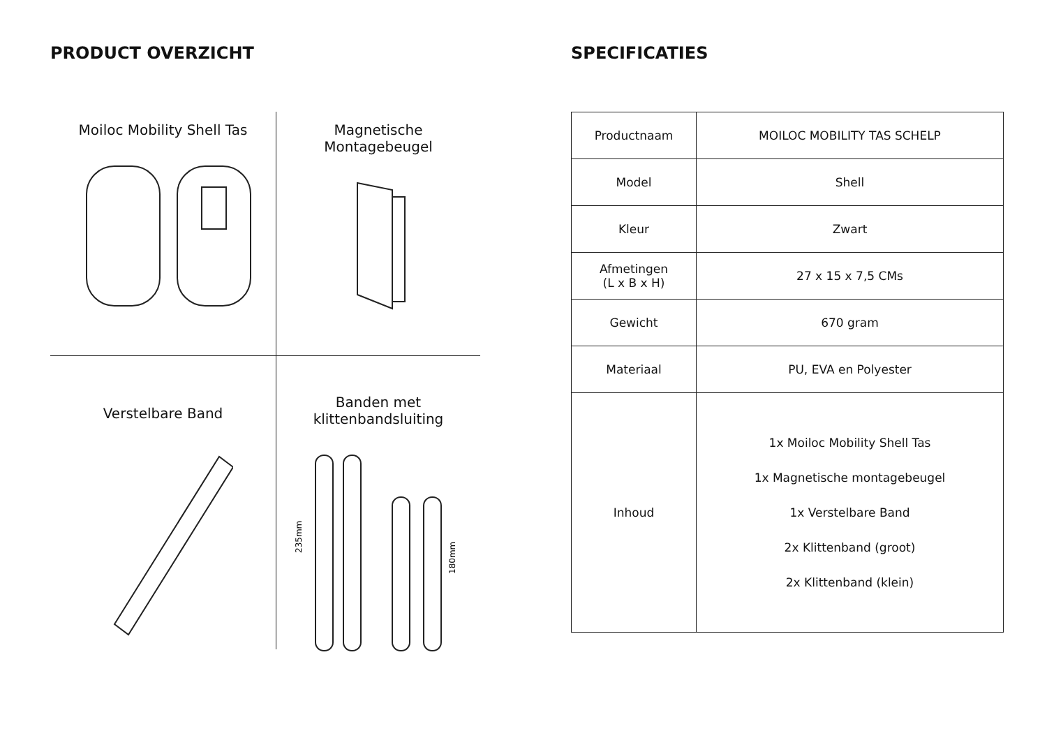PRODUCT OVERZICHT
Moiloc Mobility Shell Tas
Magnetische
Montagebeugel
Verstelbare Band
Banden met
klittenbandsluiting
235mm
180mm
SPECIFICATIES
| Productnaam | MOILOC MOBILITY TAS SCHELP |
| Model | Shell |
| Kleur | Zwart |
| Afmetingen (L x B x H) | 27 x 15 x 7,5 CMs |
| Gewicht | 670 gram |
| Materiaal | PU, EVA en Polyester |
| Inhoud | 1x Moiloc Mobility Shell Tas 1x Magnetische montagebeugel 1x Verstelbare Band 2x Klittenband (groot) 2x Klittenband (klein) |